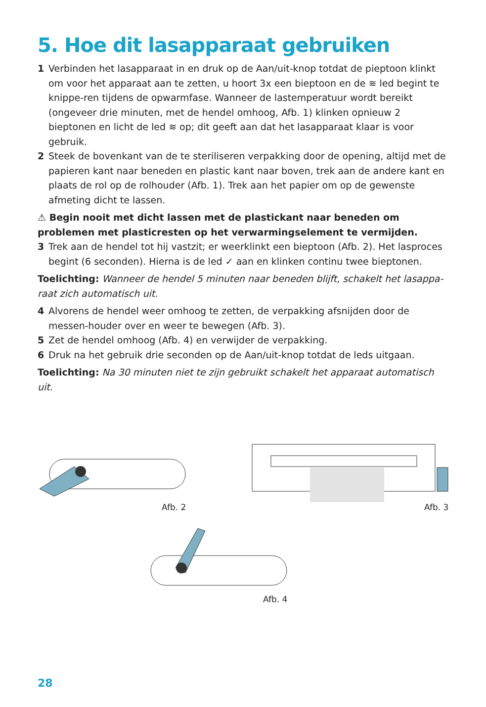5. Hoe dit lasapparaat gebruiken
1 Verbinden het lasapparaat in en druk op de Aan/uit-knop totdat de pieptoon klinkt om voor het apparaat aan te zetten, u hoort 3x een bieptoon en de ≋ led begint te knippe-ren tijdens de opwarmfase. Wanneer de lastemperatuur wordt bereikt (ongeveer drie minuten, met de hendel omhoog, Afb. 1) klinken opnieuw 2 bieptonen en licht de led ≋ op; dit geeft aan dat het lasapparaat klaar is voor gebruik.
2 Steek de bovenkant van de te steriliseren verpakking door de opening, altijd met de papieren kant naar beneden en plastic kant naar boven, trek aan de andere kant en plaats de rol op de rolhouder (Afb. 1). Trek aan het papier om op de gewenste afmeting dicht te lassen.
⚠ Begin nooit met dicht lassen met de plastickant naar beneden om problemen met plasticresten op het verwarmingselement te vermijden.
3 Trek aan de hendel tot hij vastzit; er weerklinkt een bieptoon (Afb. 2). Het lasproces begint (6 seconden). Hierna is de led ✓ aan en klinken continu twee bieptonen.
Toelichting: Wanneer de hendel 5 minuten naar beneden blijft, schakelt het lasappa-raat zich automatisch uit.
4 Alvorens de hendel weer omhoog te zetten, de verpakking afsnijden door de messen-houder over en weer te bewegen (Afb. 3).
5 Zet de hendel omhoog (Afb. 4) en verwijder de verpakking.
6 Druk na het gebruik drie seconden op de Aan/uit-knop totdat de leds uitgaan.
Toelichting: Na 30 minuten niet te zijn gebruikt schakelt het apparaat automatisch uit.
Afb. 2 Afb. 3
Afb. 4
28